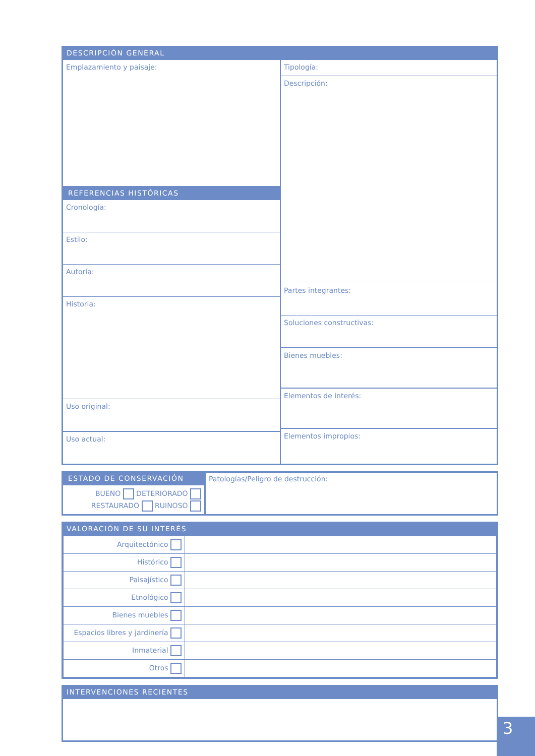DESCRIPCIÓN GENERAL
Emplazamiento y paisaje:
REFERENCIAS HISTÓRICAS
Cronología:
Estilo:
Autoría:
Historia:
Uso original:
Uso actual:
Tipología:
Descripción:
Partes integrantes:
Soluciones constructivas:
Bienes muebles:
Elementos de interés:
Elementos impropios:
ESTADO DE CONSERVACIÓN
BUENO DETERIORADO
RESTAURADO RUINOSO
Patologías/Peligro de destrucción:
VALORACIÓN DE SU INTERÉS
| Arquitectónico | |
| Histórico | |
| Paisajístico | |
| Etnológico | |
| Bienes muebles | |
| Espacios libres y jardinería | |
| Inmaterial | |
| Otros | |
INTERVENCIONES RECIENTES
3